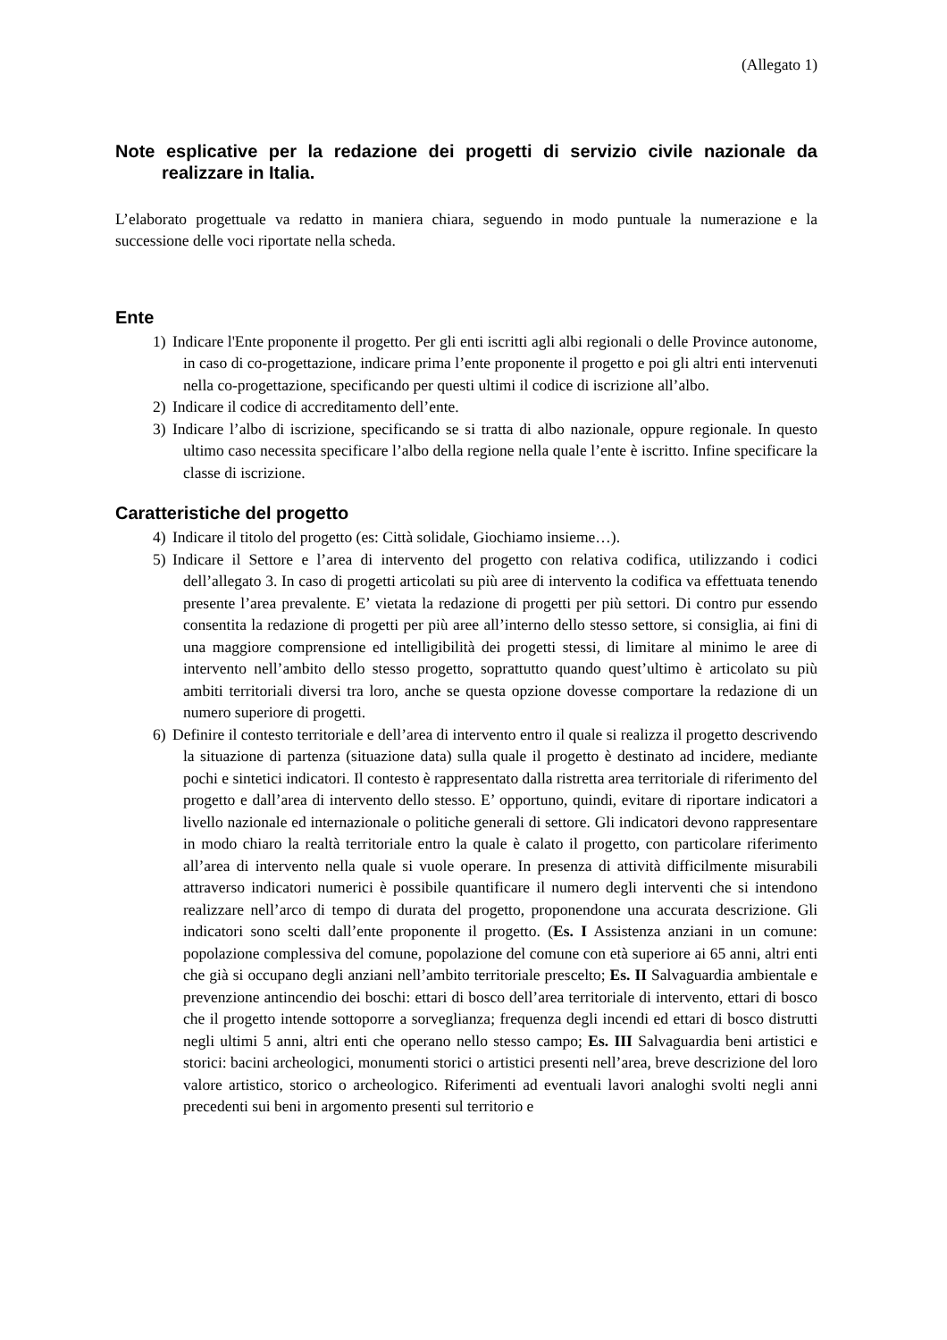(Allegato 1)
Note esplicative per la redazione dei progetti di servizio civile nazionale da realizzare in Italia.
L’elaborato progettuale va redatto in maniera chiara, seguendo in modo puntuale la numerazione e la successione delle voci riportate nella scheda.
Ente
1) Indicare l'Ente proponente il progetto. Per gli enti iscritti agli albi regionali o delle Province autonome, in caso di co-progettazione, indicare prima l’ente proponente il progetto e poi gli altri enti intervenuti nella co-progettazione, specificando per questi ultimi il codice di iscrizione all’albo.
2) Indicare il codice di accreditamento dell’ente.
3) Indicare l’albo di iscrizione, specificando se si tratta di albo nazionale, oppure regionale. In questo ultimo caso necessita specificare l’albo della regione nella quale l’ente è iscritto. Infine specificare la classe di iscrizione.
Caratteristiche del progetto
4) Indicare il titolo del progetto (es: Città solidale, Giochiamo insieme…).
5) Indicare il Settore e l’area di intervento del progetto con relativa codifica, utilizzando i codici dell’allegato 3. In caso di progetti articolati su più aree di intervento la codifica va effettuata tenendo presente l’area prevalente. E’ vietata la redazione di progetti per più settori. Di contro pur essendo consentita la redazione di progetti per più aree all’interno dello stesso settore, si consiglia, ai fini di una maggiore comprensione ed intelligibilità dei progetti stessi, di limitare al minimo le aree di intervento nell’ambito dello stesso progetto, soprattutto quando quest’ultimo è articolato su più ambiti territoriali diversi tra loro, anche se questa opzione dovesse comportare la redazione di un numero superiore di progetti.
6) Definire il contesto territoriale e dell’area di intervento entro il quale si realizza il progetto descrivendo la situazione di partenza (situazione data) sulla quale il progetto è destinato ad incidere, mediante pochi e sintetici indicatori. Il contesto è rappresentato dalla ristretta area territoriale di riferimento del progetto e dall’area di intervento dello stesso. E’ opportuno, quindi, evitare di riportare indicatori a livello nazionale ed internazionale o politiche generali di settore. Gli indicatori devono rappresentare in modo chiaro la realtà territoriale entro la quale è calato il progetto, con particolare riferimento all’area di intervento nella quale si vuole operare. In presenza di attività difficilmente misurabili attraverso indicatori numerici è possibile quantificare il numero degli interventi che si intendono realizzare nell’arco di tempo di durata del progetto, proponendone una accurata descrizione. Gli indicatori sono scelti dall’ente proponente il progetto. (Es. I Assistenza anziani in un comune: popolazione complessiva del comune, popolazione del comune con età superiore ai 65 anni, altri enti che già si occupano degli anziani nell’ambito territoriale prescelto; Es. II Salvaguardia ambientale e prevenzione antincendio dei boschi: ettari di bosco dell’area territoriale di intervento, ettari di bosco che il progetto intende sottoporre a sorveglianza; frequenza degli incendi ed ettari di bosco distrutti negli ultimi 5 anni, altri enti che operano nello stesso campo; Es. III Salvaguardia beni artistici e storici: bacini archeologici, monumenti storici o artistici presenti nell’area, breve descrizione del loro valore artistico, storico o archeologico. Riferimenti ad eventuali lavori analoghi svolti negli anni precedenti sui beni in argomento presenti sul territorio e